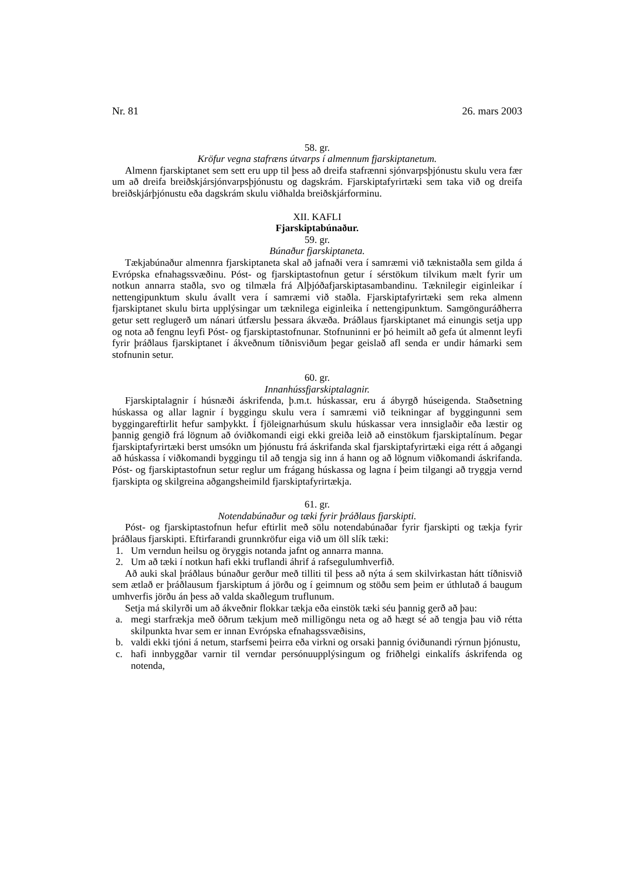Nr. 81 26. mars 2003
58. gr.
Kröfur vegna stafræns útvarps í almennum fjarskiptanetum.
Almenn fjarskiptanet sem sett eru upp til þess að dreifa stafrænni sjónvarpsþjónustu skulu vera fær um að dreifa breiðskjársjónvarpsþjónustu og dagskrám. Fjarskiptafyrirtæki sem taka við og dreifa breiðskjárþjónustu eða dagskrám skulu viðhalda breiðskjárforminu.
XII. KAFLI
Fjarskiptabúnaður.
59. gr.
Búnaður fjarskiptaneta.
Tækjabúnaður almennra fjarskiptaneta skal að jafnaði vera í samræmi við tæknistaðla sem gilda á Evrópska efnahagssvæðinu. Póst- og fjarskiptastofnun getur í sérstökum tilvikum mælt fyrir um notkun annarra staðla, svo og tilmæla frá Alþjóðafjarskiptasambandinu. Tæknilegir eiginleikar í nettengipunktum skulu ávallt vera í samræmi við staðla. Fjarskiptafyrirtæki sem reka almenn fjarskiptanet skulu birta upplýsingar um tæknilega eiginleika í nettengipunktum. Samgönguráðherra getur sett reglugerð um nánari útfærslu þessara ákvæða. Þráðlaus fjarskiptanet má einungis setja upp og nota að fengnu leyfi Póst- og fjarskiptastofnunar. Stofnuninni er þó heimilt að gefa út almennt leyfi fyrir þráðlaus fjarskiptanet í ákveðnum tíðnisviðum þegar geislað afl senda er undir hámarki sem stofnunin setur.
60. gr.
Innanhússfjarskiptalagnir.
Fjarskiptalagnir í húsnæði áskrifenda, þ.m.t. húskassar, eru á ábyrgð húseigenda. Staðsetning húskassa og allar lagnir í byggingu skulu vera í samræmi við teikningar af byggingunni sem byggingareftirlit hefur samþykkt. Í fjöleignarhúsum skulu húskassar vera innsiglaðir eða læstir og þannig gengið frá lögnum að óviðkomandi eigi ekki greiða leið að einstökum fjarskiptalínum. Þegar fjarskiptafyrirtæki berst umsókn um þjónustu frá áskrifanda skal fjarskiptafyrirtæki eiga rétt á aðgangi að húskassa í viðkomandi byggingu til að tengja sig inn á hann og að lögnum viðkomandi áskrifanda. Póst- og fjarskiptastofnun setur reglur um frágang húskassa og lagna í þeim tilgangi að tryggja vernd fjarskipta og skilgreina aðgangsheimild fjarskiptafyrirtækja.
61. gr.
Notendabúnaður og tæki fyrir þráðlaus fjarskipti.
Póst- og fjarskiptastofnun hefur eftirlit með sölu notendabúnaðar fyrir fjarskipti og tækja fyrir þráðlaus fjarskipti. Eftirfarandi grunnkröfur eiga við um öll slík tæki:
1. Um verndun heilsu og öryggis notanda jafnt og annarra manna.
2. Um að tæki í notkun hafi ekki truflandi áhrif á rafsegulumhverfið.
Að auki skal þráðlaus búnaður gerður með tilliti til þess að nýta á sem skilvirkastan hátt tíðnisvið sem ætlað er þráðlausum fjarskiptum á jörðu og í geimnum og stöðu sem þeim er úthlutað á baugum umhverfis jörðu án þess að valda skaðlegum truflunum.
Setja má skilyrði um að ákveðnir flokkar tækja eða einstök tæki séu þannig gerð að þau:
a. megi starfrækja með öðrum tækjum með milligöngu neta og að hægt sé að tengja þau við rétta skilpunkta hvar sem er innan Evrópska efnahagssvæðisins,
b. valdi ekki tjóni á netum, starfsemi þeirra eða virkni og orsaki þannig óviðunandi rýrnun þjónustu,
c. hafi innbyggðar varnir til verndar persónuupplýsingum og friðhelgi einkalífs áskrifenda og notenda,